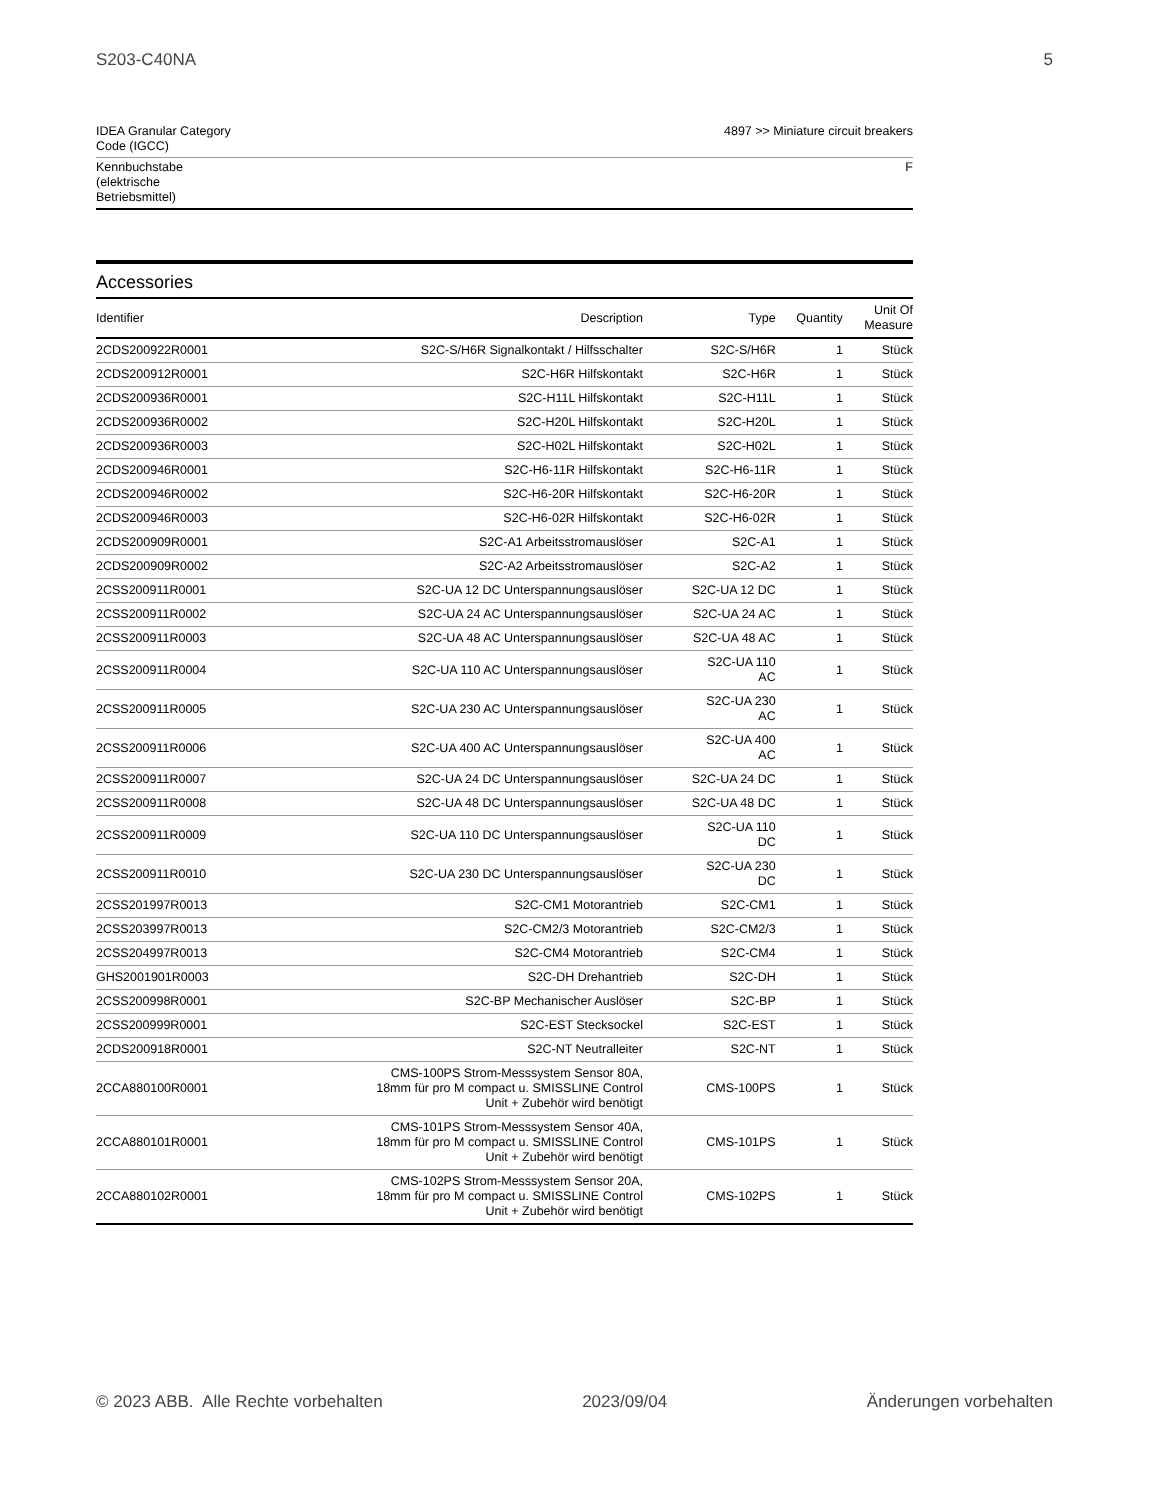S203-C40NA 5
| IDEA Granular Category Code (IGCC) | 4897 >> Miniature circuit breakers |
| Kennbuchstabe (elektrische Betriebsmittel) | F |
Accessories
| Identifier | Description | Type | Quantity | Unit Of Measure |
| --- | --- | --- | --- | --- |
| 2CDS200922R0001 | S2C-S/H6R Signalkontakt / Hilfsschalter | S2C-S/H6R | 1 | Stück |
| 2CDS200912R0001 | S2C-H6R Hilfskontakt | S2C-H6R | 1 | Stück |
| 2CDS200936R0001 | S2C-H11L Hilfskontakt | S2C-H11L | 1 | Stück |
| 2CDS200936R0002 | S2C-H20L Hilfskontakt | S2C-H20L | 1 | Stück |
| 2CDS200936R0003 | S2C-H02L Hilfskontakt | S2C-H02L | 1 | Stück |
| 2CDS200946R0001 | S2C-H6-11R Hilfskontakt | S2C-H6-11R | 1 | Stück |
| 2CDS200946R0002 | S2C-H6-20R Hilfskontakt | S2C-H6-20R | 1 | Stück |
| 2CDS200946R0003 | S2C-H6-02R Hilfskontakt | S2C-H6-02R | 1 | Stück |
| 2CDS200909R0001 | S2C-A1 Arbeitsstromauslöser | S2C-A1 | 1 | Stück |
| 2CDS200909R0002 | S2C-A2 Arbeitsstromauslöser | S2C-A2 | 1 | Stück |
| 2CSS200911R0001 | S2C-UA 12 DC Unterspannungsauslöser | S2C-UA 12 DC | 1 | Stück |
| 2CSS200911R0002 | S2C-UA 24 AC Unterspannungsauslöser | S2C-UA 24 AC | 1 | Stück |
| 2CSS200911R0003 | S2C-UA 48 AC Unterspannungsauslöser | S2C-UA 48 AC | 1 | Stück |
| 2CSS200911R0004 | S2C-UA 110 AC Unterspannungsauslöser | S2C-UA 110 AC | 1 | Stück |
| 2CSS200911R0005 | S2C-UA 230 AC Unterspannungsauslöser | S2C-UA 230 AC | 1 | Stück |
| 2CSS200911R0006 | S2C-UA 400 AC Unterspannungsauslöser | S2C-UA 400 AC | 1 | Stück |
| 2CSS200911R0007 | S2C-UA 24 DC Unterspannungsauslöser | S2C-UA 24 DC | 1 | Stück |
| 2CSS200911R0008 | S2C-UA 48 DC Unterspannungsauslöser | S2C-UA 48 DC | 1 | Stück |
| 2CSS200911R0009 | S2C-UA 110 DC Unterspannungsauslöser | S2C-UA 110 DC | 1 | Stück |
| 2CSS200911R0010 | S2C-UA 230 DC Unterspannungsauslöser | S2C-UA 230 DC | 1 | Stück |
| 2CSS201997R0013 | S2C-CM1 Motorantrieb | S2C-CM1 | 1 | Stück |
| 2CSS203997R0013 | S2C-CM2/3 Motorantrieb | S2C-CM2/3 | 1 | Stück |
| 2CSS204997R0013 | S2C-CM4 Motorantrieb | S2C-CM4 | 1 | Stück |
| GHS2001901R0003 | S2C-DH Drehantrieb | S2C-DH | 1 | Stück |
| 2CSS200998R0001 | S2C-BP Mechanischer Auslöser | S2C-BP | 1 | Stück |
| 2CSS200999R0001 | S2C-EST Stecksockel | S2C-EST | 1 | Stück |
| 2CDS200918R0001 | S2C-NT Neutralleiter | S2C-NT | 1 | Stück |
| 2CCA880100R0001 | CMS-100PS Strom-Messsystem Sensor 80A, 18mm für pro M compact u. SMISSLINE Control Unit + Zubehör wird benötigt | CMS-100PS | 1 | Stück |
| 2CCA880101R0001 | CMS-101PS Strom-Messsystem Sensor 40A, 18mm für pro M compact u. SMISSLINE Control Unit + Zubehör wird benötigt | CMS-101PS | 1 | Stück |
| 2CCA880102R0001 | CMS-102PS Strom-Messsystem Sensor 20A, 18mm für pro M compact u. SMISSLINE Control Unit + Zubehör wird benötigt | CMS-102PS | 1 | Stück |
© 2023 ABB. Alle Rechte vorbehalten 2023/09/04 Änderungen vorbehalten